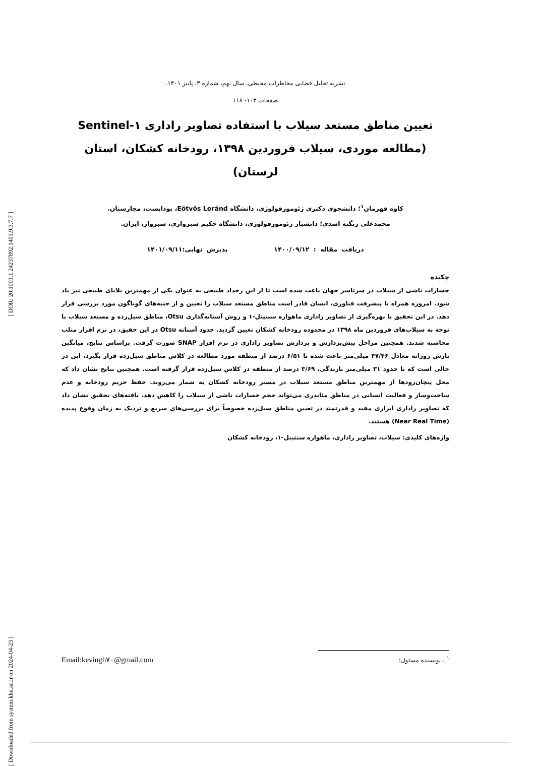[ Downloaded from system.khu.ac.ir on 2024-04-23 ] [ DOR: 20.1001.1.24237892.1401.9.3.7.7 ]
نشریه تحلیل فضایی مخاطرات محیطی، سال نهم، شماره ۳، پاییز ۱۴۰۱.
صفحات ۱۰۳- ۱۱۸
تعیین مناطق مستعد سیلاب با استفاده تصاویر راداری Sentinel-۱
(مطالعه موردی، سیلاب فروردین ۱۳۹۸، رودخانه کشکان، استان لرستان)
کاوه قهرمان<sup>۱</sup>؛ دانشجوی دکتری ژئومورفولوژی، دانشگاه Eötvös Loránd، بوداپست، مجارستان.
محمدعلی زنگنه اسدی؛ دانشیار ژئومورفولوژی، دانشگاه حکیم سبزواری، سبزوار، ایران.
دریافت مقاله : ۱۴۰۰/۰۹/۱۲ پذیرش نهایی:۱۴۰۱/۰۹/۱۱
چکیده
خسارات ناشی از سیلاب در سرتاسر جهان باعث شده است تا از این رخداد طبیعی به عنوان یکی از مهمترین بلایای طبیعی نیز یاد شود. امروزه همراه با پیشرفت فناوری، انسان قادر است مناطق مستعد سیلاب را تعیین و از جنبه‌های گوناگون مورد بررسی قرار دهد. در این تحقیق با بهره‌گیری از تصاویر راداری ماهواره سنتینل-۱ و روش آستانه‌گذاری Otsu، مناطق سیل‌زده و مستعد سیلاب با توجه به سیلاب‌های فروردین ماه ۱۳۹۸ در محدوده رودخانه کشکان تعیین گردید. حدود آستانه Otsu در این حقیق، در نرم افزار متلب محاسبه شدند. همچنین مراحل پیش‌پردازش و پردازش تصاویر راداری در نرم افزار SNAP صورت گرفت. براساس نتایج، میانگین بارش روزانه معادل ۴۷/۴۶ میلی‌متر باعث شده تا ۶/۵۱ درصد از منطقه مورد مطالعه در کلاس مناطق سیل‌زده قرار بگیرد، این در حالی است که با حدود ۳۱ میلی‌متر بارندگی، ۳/۶۹ درصد از منطقه در کلاس سیل‌زده قرار گرفته است. همچنین نتایج نشان داد که محل پیچان‌رودها از مهمترین مناطق مستعد سیلاب در مسیر رودخانه کشکان به شمار می‌روند. حفظ حریم رودخانه و عدم ساخت‌وساز و فعالیت انسانی در مناطق مئاندری می‌تواند حجم خسارات ناشی از سیلاب را کاهش دهد. یافته‌های تحقیق نشان داد که تصاویر راداری ابزاری مفید و قدرتمند در تعیین مناطق سیل‌زده خصوصاً برای بررسی‌های سریع و نزدیک به زمان وقوع پدیده (Near Real Time) هستند.
واژه‌های کلیدی: سیلاب، تصاویر راداری، ماهواره سنتینل-۱، رودخانه کشکان
<sup>۱</sup> . نویسنده مسئول: Email:kevingh۷۰@gmail.com